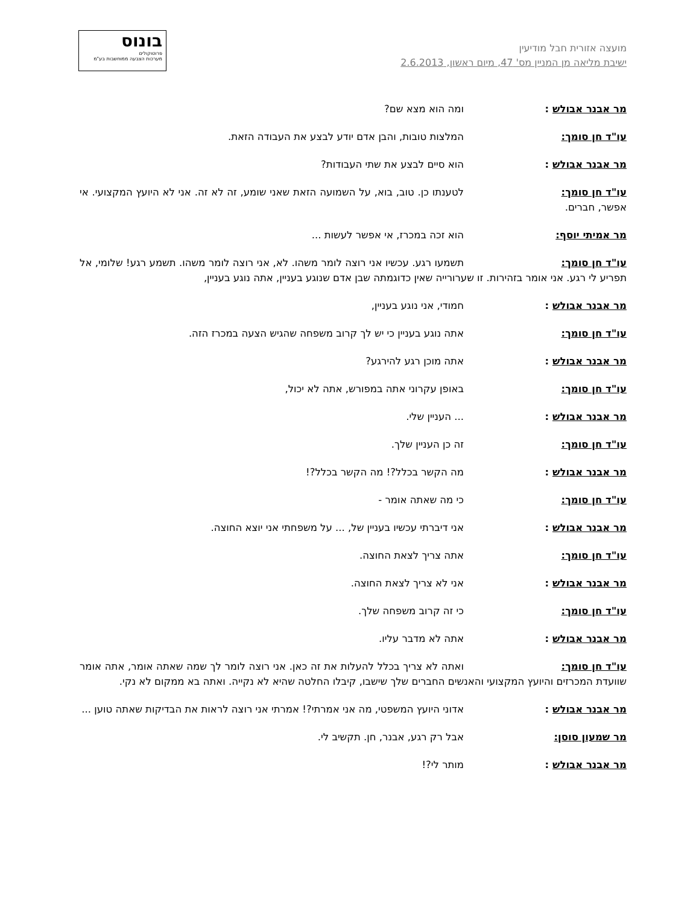מועצה אזורית חבל מודיעין
ישיבת מליאה מן המניין מס' 47, מיום ראשון, 2.6.2013
בונוס
פרוטוקולים
מערכות הצבעה ממוחשבות בע"מ
מר אבנר אבולש : ומה הוא מצא שם?
עו"ד חן סומך: המלצות טובות, והבן אדם יודע לבצע את העבודה הזאת.
מר אבנר אבולש : הוא סיים לבצע את שתי העבודות?
עו"ד חן סומך: לטענתו כן. טוב, בוא, על השמועה הזאת שאני שומע, זה לא זה. אני לא היועץ המקצועי. אי אפשר, חברים.
מר אמיתי יוסף: הוא זכה במכרז, אי אפשר לעשות ...
עו"ד חן סומך: תשמעו רגע. עכשיו אני רוצה לומר משהו. לא, אני רוצה לומר משהו. תשמע רגע! שלומי, אל תפריע לי רגע. אני אומר בזהירות. זו שערורייה שאין כדוגמתה שבן אדם שנוגע בעניין, אתה נוגע בעניין,
מר אבנר אבולש : חמודי, אני נוגע בעניין,
עו"ד חן סומך: אתה נוגע בעניין כי יש לך קרוב משפחה שהגיש הצעה במכרז הזה.
מר אבנר אבולש : אתה מוכן רגע להירגע?
עו"ד חן סומך: באופן עקרוני אתה במפורש, אתה לא יכול,
מר אבנר אבולש :... העניין שלי.
עו"ד חן סומך: זה כן העניין שלך.
מר אבנר אבולש : מה הקשר בכלל?! מה הקשר בכלל?!
עו"ד חן סומך: כי מה שאתה אומר -
מר אבנר אבולש : אני דיברתי עכשיו בעניין של, ... על משפחתי אני יוצא החוצה.
עו"ד חן סומך: אתה צריך לצאת החוצה.
מר אבנר אבולש : אני לא צריך לצאת החוצה.
עו"ד חן סומך: כי זה קרוב משפחה שלך.
מר אבנר אבולש : אתה לא מדבר עליו.
עו"ד חן סומך: ואתה לא צריך בכלל להעלות את זה כאן. אני רוצה לומר לך שמה שאתה אומר, אתה אומר שוועדת המכרזים והיועץ המקצועי והאנשים החברים שלך שישבו, קיבלו החלטה שהיא לא נקייה. ואתה בא ממקום לא נקי.
מר אבנר אבולש : אדוני היועץ המשפטי, מה אני אמרתי?! אמרתי אני רוצה לראות את הבדיקות שאתה טוען ...
מר שמעון סוסן: אבל רק רגע, אבנר, חן. תקשיב לי.
מר אבנר אבולש : מותר לי?!